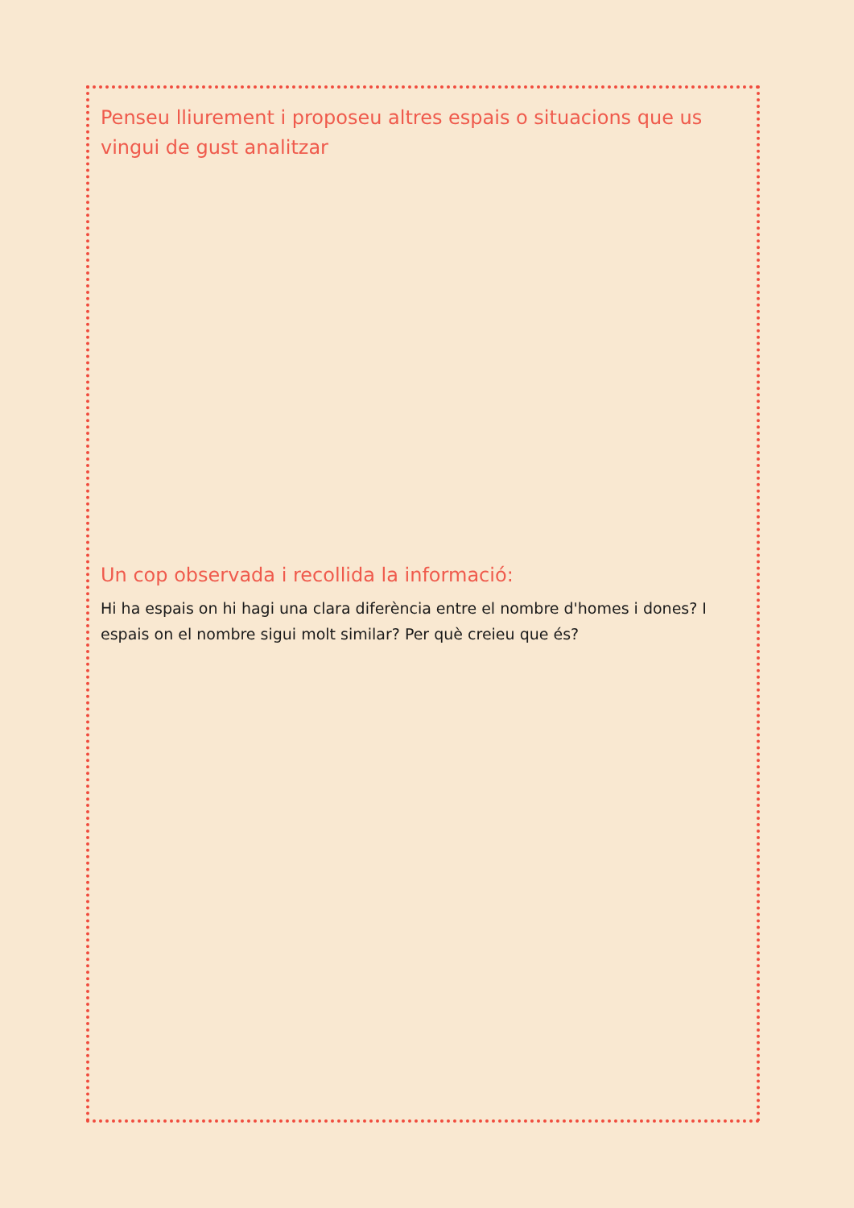Penseu lliurement i proposeu altres espais o situacions que us vingui de gust analitzar
Un cop observada i recollida la informació:
Hi ha espais on hi hagi una clara diferència entre el nombre d'homes i dones? I espais on el nombre sigui molt similar? Per què creieu que és?